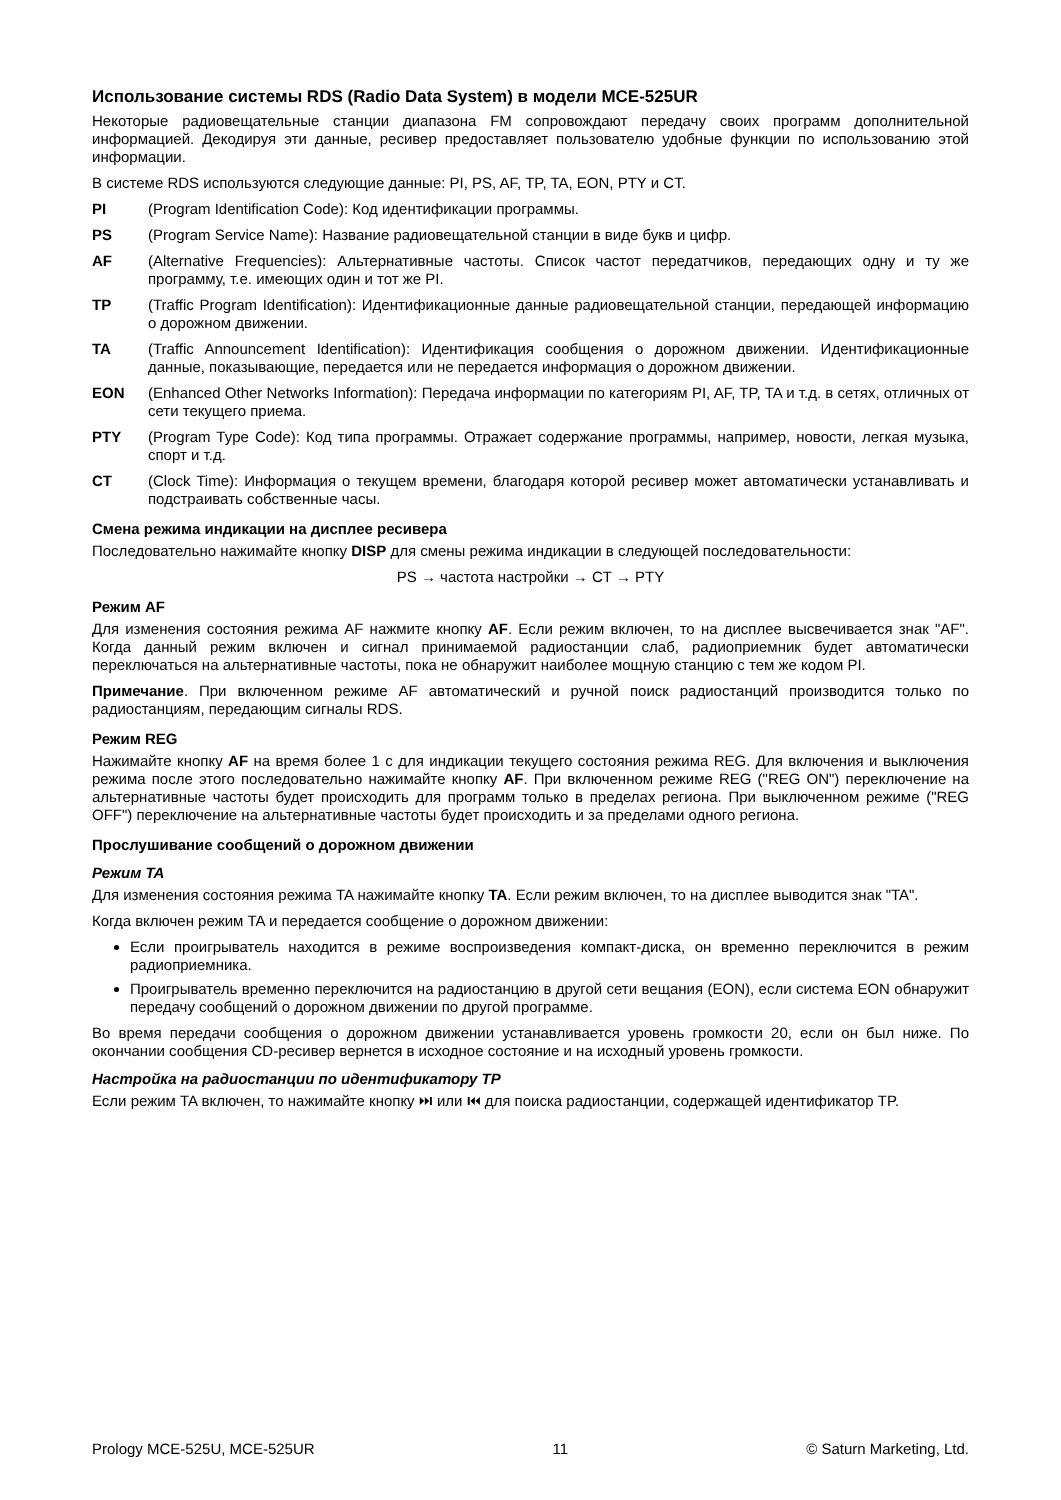Использование системы RDS (Radio Data System) в модели MCE-525UR
Некоторые радиовещательные станции диапазона FM сопровождают передачу своих программ дополнительной информацией. Декодируя эти данные, ресивер предоставляет пользователю удобные функции по использованию этой информации.
В системе RDS используются следующие данные: PI, PS, AF, TP, TA, EON, PTY и CT.
PI (Program Identification Code): Код идентификации программы.
PS (Program Service Name): Название радиовещательной станции в виде букв и цифр.
AF (Alternative Frequencies): Альтернативные частоты. Список частот передатчиков, передающих одну и ту же программу, т.е. имеющих один и тот же PI.
TP (Traffic Program Identification): Идентификационные данные радиовещательной станции, передающей информацию о дорожном движении.
TA (Traffic Announcement Identification): Идентификация сообщения о дорожном движении. Идентификационные данные, показывающие, передается или не передается информация о дорожном движении.
EON (Enhanced Other Networks Information): Передача информации по категориям PI, AF, TP, TA и т.д. в сетях, отличных от сети текущего приема.
PTY (Program Type Code): Код типа программы. Отражает содержание программы, например, новости, легкая музыка, спорт и т.д.
CT (Clock Time): Информация о текущем времени, благодаря которой ресивер может автоматически устанавливать и подстраивать собственные часы.
Смена режима индикации на дисплее ресивера
Последовательно нажимайте кнопку DISP для смены режима индикации в следующей последовательности:
PS → частота настройки → CT → PTY
Режим AF
Для изменения состояния режима AF нажмите кнопку AF. Если режим включен, то на дисплее высвечивается знак "AF". Когда данный режим включен и сигнал принимаемой радиостанции слаб, радиоприемник будет автоматически переключаться на альтернативные частоты, пока не обнаружит наиболее мощную станцию с тем же кодом PI.
Примечание. При включенном режиме AF автоматический и ручной поиск радиостанций производится только по радиостанциям, передающим сигналы RDS.
Режим REG
Нажимайте кнопку AF на время более 1 с для индикации текущего состояния режима REG. Для включения и выключения режима после этого последовательно нажимайте кнопку AF. При включенном режиме REG ("REG ON") переключение на альтернативные частоты будет происходить для программ только в пределах региона. При выключенном режиме ("REG OFF") переключение на альтернативные частоты будет происходить и за пределами одного региона.
Прослушивание сообщений о дорожном движении
Режим TA
Для изменения состояния режима TA нажимайте кнопку TA. Если режим включен, то на дисплее выводится знак "TA".
Когда включен режим TA и передается сообщение о дорожном движении:
Если проигрыватель находится в режиме воспроизведения компакт-диска, он временно переключится в режим радиоприемника.
Проигрыватель временно переключится на радиостанцию в другой сети вещания (EON), если система EON обнаружит передачу сообщений о дорожном движении по другой программе.
Во время передачи сообщения о дорожном движении устанавливается уровень громкости 20, если он был ниже. По окончании сообщения CD-ресивер вернется в исходное состояние и на исходный уровень громкости.
Настройка на радиостанции по идентификатору TP
Если режим TA включен, то нажимайте кнопку ⏭ или ⏮ для поиска радиостанции, содержащей идентификатор TP.
Prology MCE-525U, MCE-525UR 11 © Saturn Marketing, Ltd.